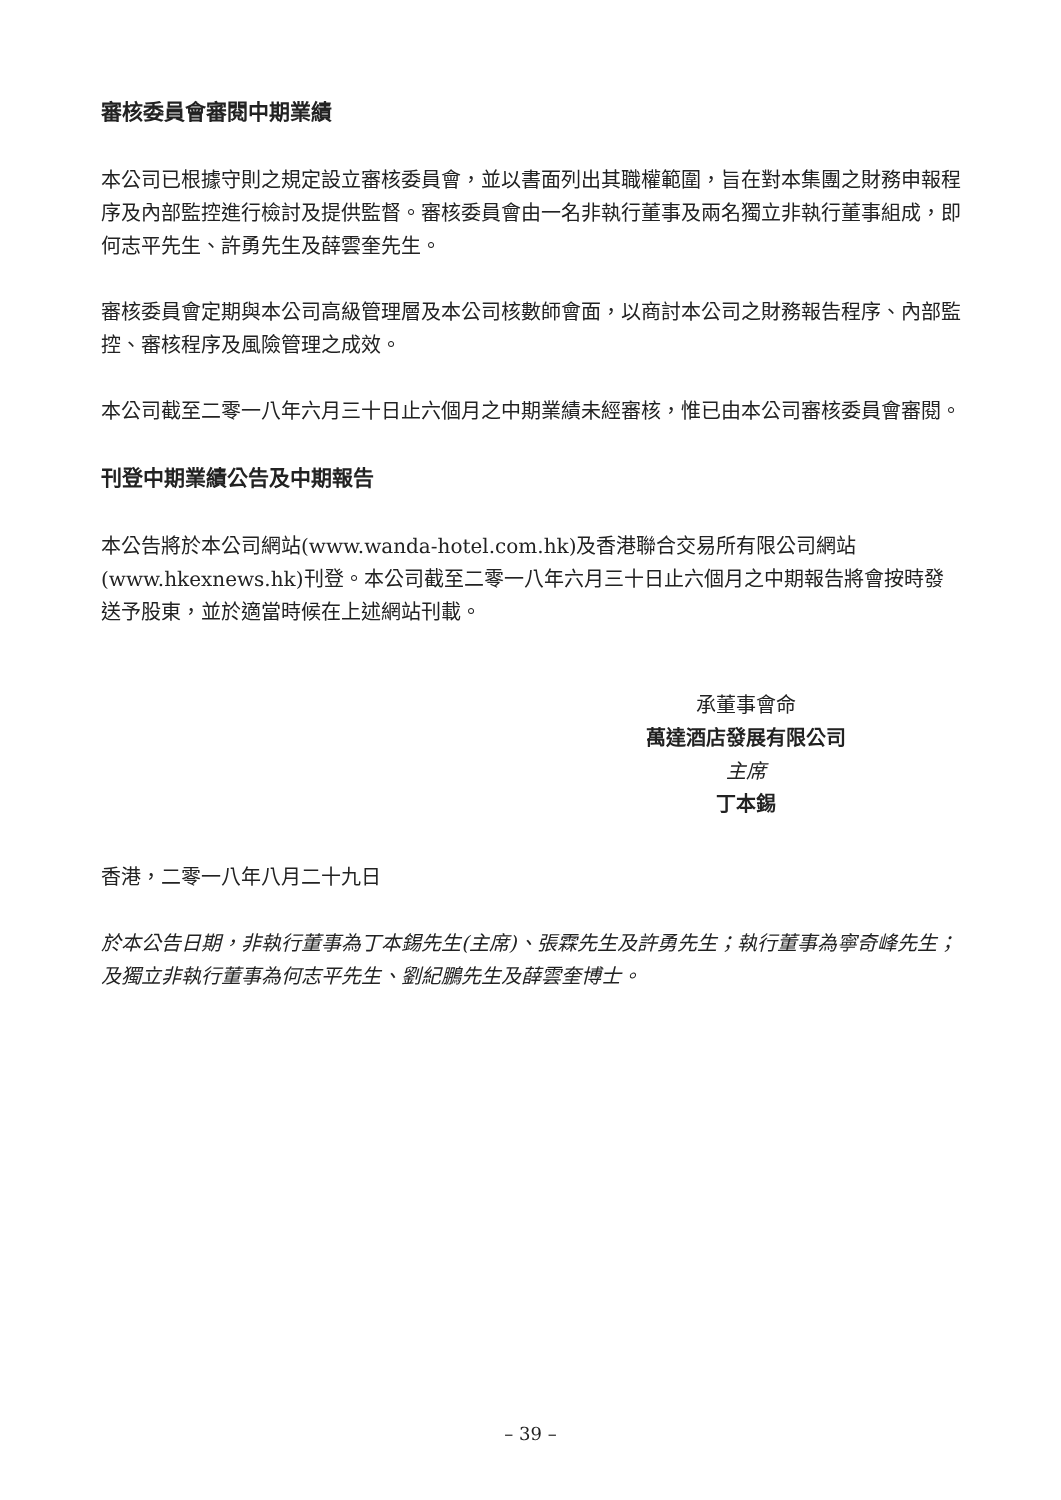審核委員會審閱中期業績
本公司已根據守則之規定設立審核委員會，並以書面列出其職權範圍，旨在對本集團之財務申報程序及內部監控進行檢討及提供監督。審核委員會由一名非執行董事及兩名獨立非執行董事組成，即何志平先生、許勇先生及薛雲奎先生。
審核委員會定期與本公司高級管理層及本公司核數師會面，以商討本公司之財務報告程序、內部監控、審核程序及風險管理之成效。
本公司截至二零一八年六月三十日止六個月之中期業績未經審核，惟已由本公司審核委員會審閱。
刊登中期業績公告及中期報告
本公告將於本公司網站(www.wanda-hotel.com.hk)及香港聯合交易所有限公司網站(www.hkexnews.hk)刊登。本公司截至二零一八年六月三十日止六個月之中期報告將會按時發送予股東，並於適當時候在上述網站刊載。
承董事會命
萬達酒店發展有限公司
主席
丁本錫
香港，二零一八年八月二十九日
於本公告日期，非執行董事為丁本錫先生(主席)、張霖先生及許勇先生；執行董事為寧奇峰先生；及獨立非執行董事為何志平先生、劉紀鵬先生及薛雲奎博士。
– 39 –